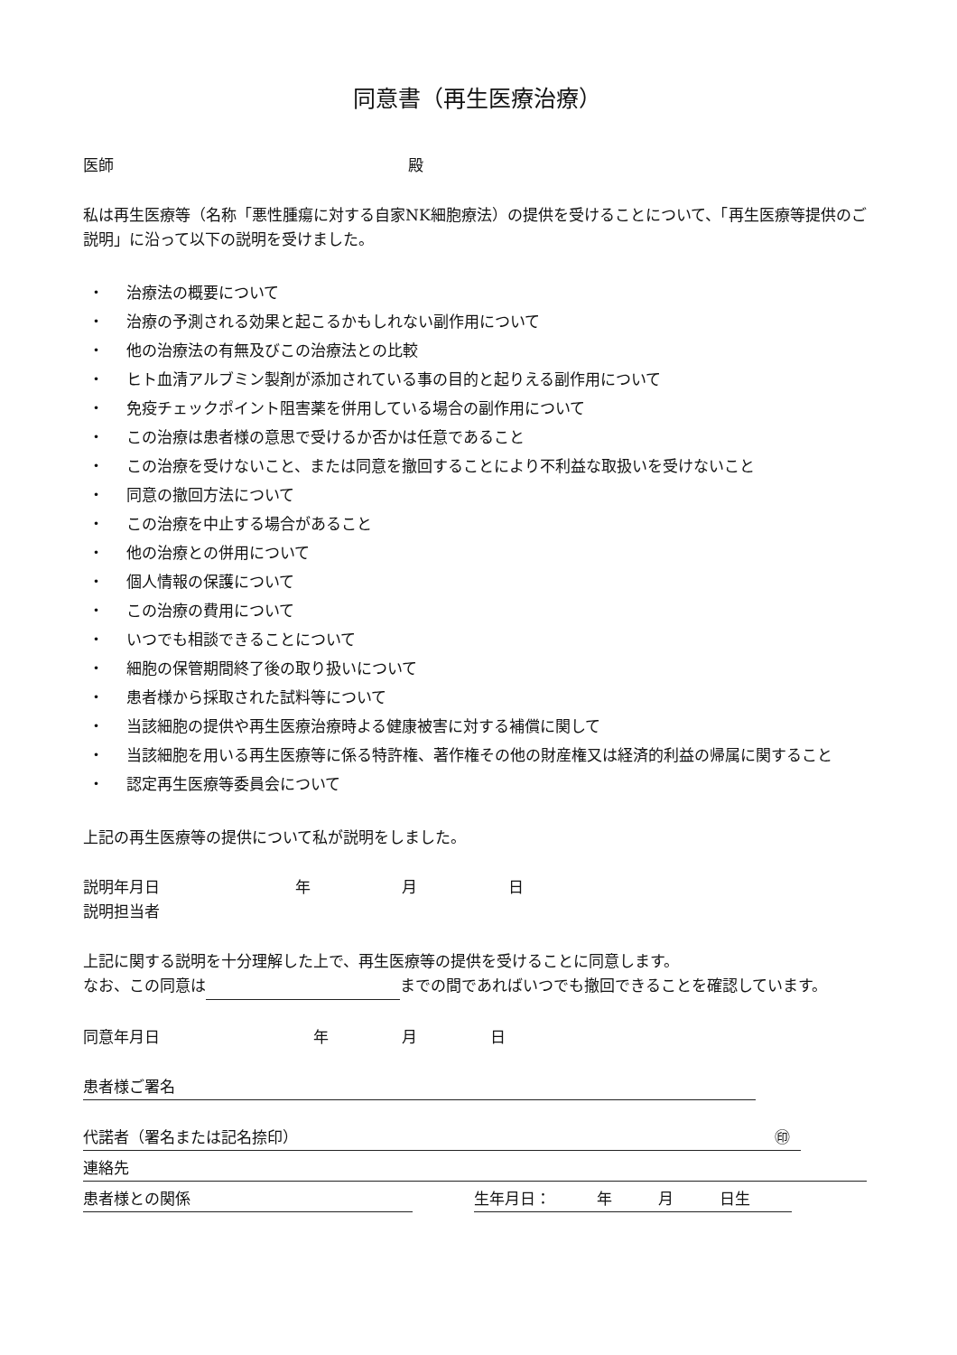同意書（再生医療治療）
医師 殿
私は再生医療等（名称「悪性腫瘍に対する自家NK細胞療法）の提供を受けることについて、「再生医療等提供のご説明」に沿って以下の説明を受けました。
・ 治療法の概要について
・ 治療の予測される効果と起こるかもしれない副作用について
・ 他の治療法の有無及びこの治療法との比較
・ ヒト血清アルブミン製剤が添加されている事の目的と起りえる副作用について
・ 免疫チェックポイント阻害薬を併用している場合の副作用について
・ この治療は患者様の意思で受けるか否かは任意であること
・ この治療を受けないこと、または同意を撤回することにより不利益な取扱いを受けないこと
・ 同意の撤回方法について
・ この治療を中止する場合があること
・ 他の治療との併用について
・ 個人情報の保護について
・ この治療の費用について
・ いつでも相談できることについて
・ 細胞の保管期間終了後の取り扱いについて
・ 患者様から採取された試料等について
・ 当該細胞の提供や再生医療治療時よる健康被害に対する補償に関して
・ 当該細胞を用いる再生医療等に係る特許権、著作権その他の財産権又は経済的利益の帰属に関すること
・ 認定再生医療等委員会について
上記の再生医療等の提供について私が説明をしました。
説明年月日 年 月 日
説明担当者
上記に関する説明を十分理解した上で、再生医療等の提供を受けることに同意します。
なお、この同意は までの間であればいつでも撤回できることを確認しています。
同意年月日 年 月 日
患者様ご署名
代諾者（署名または記名捺印） ㊞
連絡先
患者様との関係 生年月日：　　　年　　　月　　　日生